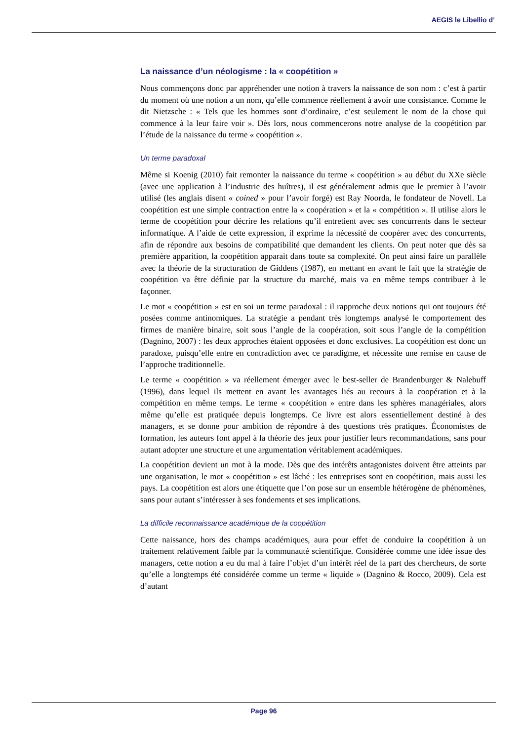AEGIS le Libellio d’
La naissance d’un néologisme : la « coopétition »
Nous commençons donc par appréhender une notion à travers la naissance de son nom : c’est à partir du moment où une notion a un nom, qu’elle commence réellement à avoir une consistance. Comme le dit Nietzsche : « Tels que les hommes sont d’ordinaire, c’est seulement le nom de la chose qui commence à la leur faire voir ». Dès lors, nous commencerons notre analyse de la coopétition par l’étude de la naissance du terme « coopétition ».
Un terme paradoxal
Même si Koenig (2010) fait remonter la naissance du terme « coopétition » au début du XXe siècle (avec une application à l’industrie des huîtres), il est généralement admis que le premier à l’avoir utilisé (les anglais disent « coined » pour l’avoir forgé) est Ray Noorda, le fondateur de Novell. La coopétition est une simple contraction entre la « coopération » et la « compétition ». Il utilise alors le terme de coopétition pour décrire les relations qu’il entretient avec ses concurrents dans le secteur informatique. A l’aide de cette expression, il exprime la nécessité de coopérer avec des concurrents, afin de répondre aux besoins de compatibilité que demandent les clients. On peut noter que dès sa première apparition, la coopétition apparait dans toute sa complexité. On peut ainsi faire un parallèle avec la théorie de la structuration de Giddens (1987), en mettant en avant le fait que la stratégie de coopétition va être définie par la structure du marché, mais va en même temps contribuer à le façonner.
Le mot « coopétition » est en soi un terme paradoxal : il rapproche deux notions qui ont toujours été posées comme antinomiques. La stratégie a pendant très longtemps analysé le comportement des firmes de manière binaire, soit sous l’angle de la coopération, soit sous l’angle de la compétition (Dagnino, 2007) : les deux approches étaient opposées et donc exclusives. La coopétition est donc un paradoxe, puisqu’elle entre en contradiction avec ce paradigme, et nécessite une remise en cause de l’approche traditionnelle.
Le terme « coopétition » va réellement émerger avec le best-seller de Brandenburger & Nalebuff (1996), dans lequel ils mettent en avant les avantages liés au recours à la coopération et à la compétition en même temps. Le terme « coopétition » entre dans les sphères managériales, alors même qu’elle est pratiquée depuis longtemps. Ce livre est alors essentiellement destiné à des managers, et se donne pour ambition de répondre à des questions très pratiques. Économistes de formation, les auteurs font appel à la théorie des jeux pour justifier leurs recommandations, sans pour autant adopter une structure et une argumentation véritablement académiques.
La coopétition devient un mot à la mode. Dès que des intérêts antagonistes doivent être atteints par une organisation, le mot « coopétition » est lâché : les entreprises sont en coopétition, mais aussi les pays. La coopétition est alors une étiquette que l’on pose sur un ensemble hétérogène de phénomènes, sans pour autant s’intéresser à ses fondements et ses implications.
La difficile reconnaissance académique de la coopétition
Cette naissance, hors des champs académiques, aura pour effet de conduire la coopétition à un traitement relativement faible par la communauté scientifique. Considérée comme une idée issue des managers, cette notion a eu du mal à faire l’objet d’un intérêt réel de la part des chercheurs, de sorte qu’elle a longtemps été considérée comme un terme « liquide » (Dagnino & Rocco, 2009). Cela est d’autant
Page 96